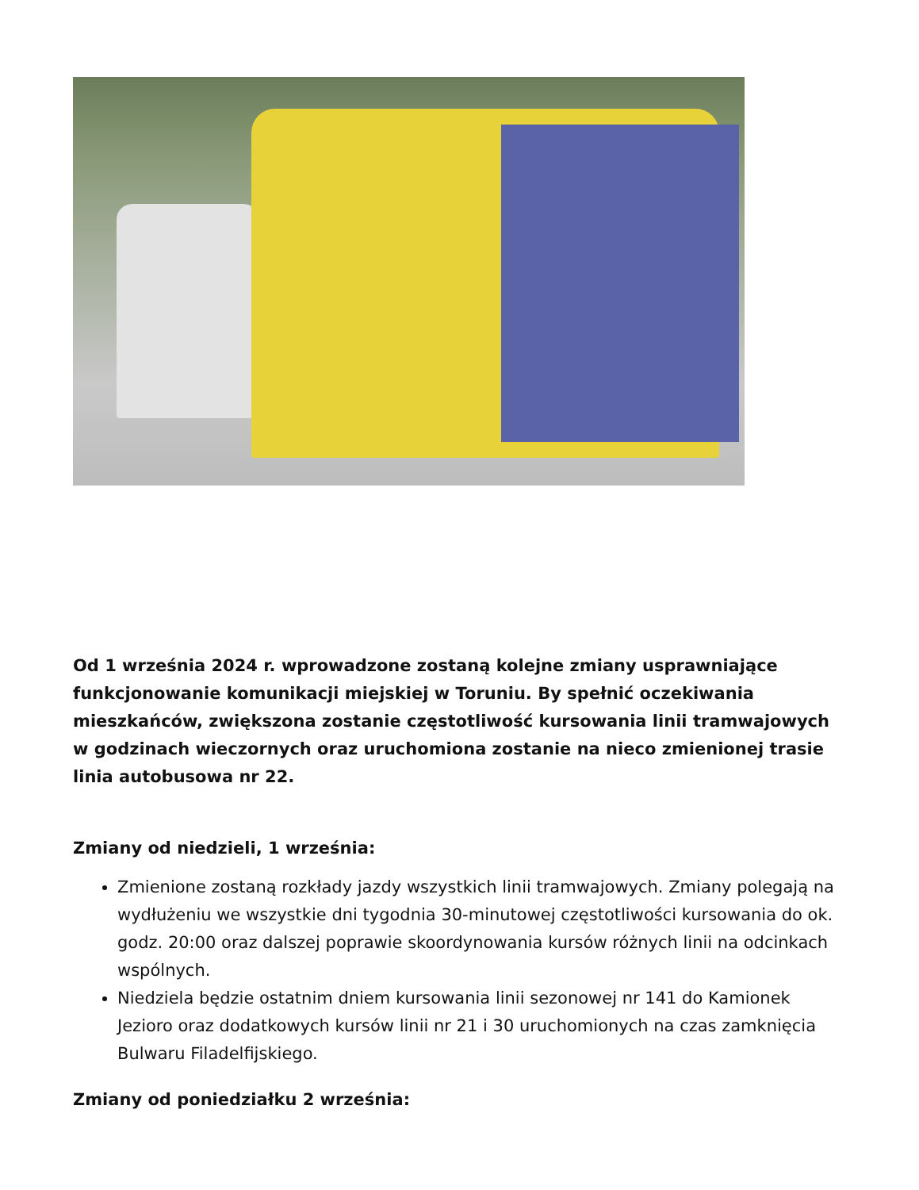Od 1 września 2024 r. wprowadzone zostaną kolejne zmiany usprawniające funkcjonowanie komunikacji miejskiej w Toruniu. By spełnić oczekiwania mieszkańców, zwiększona zostanie częstotliwość kursowania linii tramwajowych w godzinach wieczornych oraz uruchomiona zostanie na nieco zmienionej trasie linia autobusowa nr 22.
Zmiany od niedzieli, 1 września:
Zmienione zostaną rozkłady jazdy wszystkich linii tramwajowych. Zmiany polegają na wydłużeniu we wszystkie dni tygodnia 30-minutowej częstotliwości kursowania do ok. godz. 20:00 oraz dalszej poprawie skoordynowania kursów różnych linii na odcinkach wspólnych.
Niedziela będzie ostatnim dniem kursowania linii sezonowej nr 141 do Kamionek Jezioro oraz dodatkowych kursów linii nr 21 i 30 uruchomionych na czas zamknięcia Bulwaru Filadelfijskiego.
Zmiany od poniedziałku 2 września: